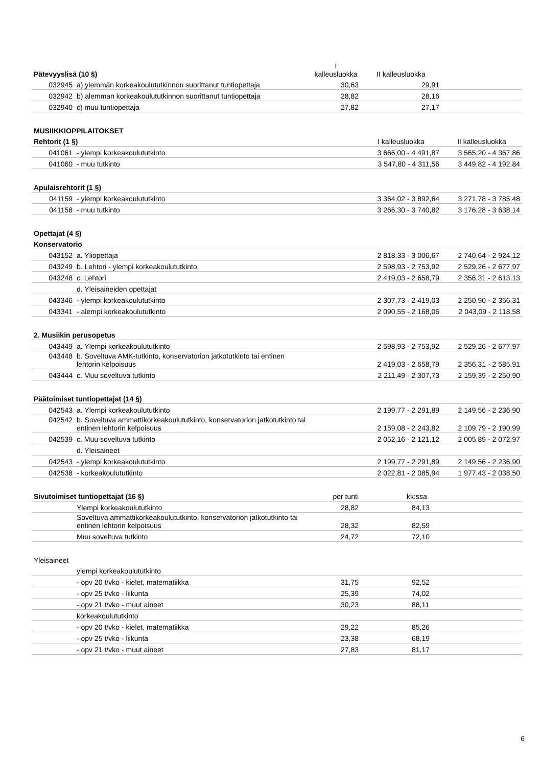| Pätevyyslisä (10 §) | | I kalleusluokka | II kalleusluokka | |
| 032945 | a) ylemmän korkeakoulututkinnon suorittanut tuntiopettaja | 30,63 | 29,91 | |
| 032942 | b) alemman korkeakoulututkinnon suorittanut tuntiopettaja | 28,82 | 28,16 | |
| 032940 | c) muu tuntiopettaja | 27,82 | 27,17 | |
| MUSIIKKIOPPILAITOKSET | | | | |
| Rehtorit (1 §) | | | I kalleusluokka | II kalleusluokka |
| 041061 | - ylempi korkeakoulututkinto | | 3 666,00 - 4 491,87 | 3 565,20 - 4 367,86 |
| 041060 | - muu tutkinto | | 3 547,80 - 4 311,56 | 3 449,82 - 4 192,84 |
| Apulaisrehtorit (1 §) | | | | |
| 041159 | - ylempi korkeakoulututkinto | | 3 364,02 - 3 892,64 | 3 271,78 - 3 785,48 |
| 041158 | - muu tutkinto | | 3 266,30 - 3 740,82 | 3 176,28 - 3 638,14 |
| Opettajat (4 §) | | | | |
| Konservatorio | | | | |
| 043152 | a. Yliopettaja | | 2 818,33 - 3 006,67 | 2 740,64 - 2 924,12 |
| 043249 | b. Lehtori - ylempi korkeakoulututkinto | | 2 598,93 - 2 753,92 | 2 529,26 - 2 677,97 |
| 043248 | c. Lehtori | | 2 419,03 - 2 658,79 | 2 356,31 - 2 613,13 |
| | d. Yleisaineiden opettajat | | | |
| 043346 | - ylempi korkeakoulututkinto | | 2 307,73 - 2 419,03 | 2 250,90 - 2 356,31 |
| 043341 | - alempi korkeakoulututkinto | | 2 090,55 - 2 168,06 | 2 043,09 - 2 118,58 |
| 2. Musiikin perusopetus | | | | |
| 043449 | a. Ylempi korkeakoulututkinto | | 2 598,93 - 2 753,92 | 2 529,26 - 2 677,97 |
| 043448 | b. Soveltuva AMK-tutkinto, konservatorion jatkotutkinto tai entinen lehtorin kelpoisuus | | 2 419,03 - 2 658,79 | 2 356,31 - 2 585,91 |
| 043444 | c. Muu soveltuva tutkinto | | 2 211,49 - 2 307,73 | 2 159,39 - 2 250,90 |
| Päätoimiset tuntiopettajat (14 §) | | | | |
| 042543 | a. Ylempi korkeakoulututkinto | | 2 199,77 - 2 291,89 | 2 149,56 - 2 236,90 |
| 042542 | b. Soveltuva ammattikorkeakoulututkinto, konservatorion jatkotutkinto tai entinen lehtorin kelpoisuus | | 2 159,08 - 2 243,82 | 2 109,79 - 2 190,99 |
| 042539 | c. Muu soveltuva tutkinto | | 2 052,16 - 2 121,12 | 2 005,89 - 2 072,97 |
| | d. Yleisaineet | | | |
| 042543 | - ylempi korkeakoulututkinto | | 2 199,77 - 2 291,89 | 2 149,56 - 2 236,90 |
| 042538 | - korkeakoulututkinto | | 2 022,81 - 2 085,94 | 1 977,43 - 2 038,50 |
| Sivutoimiset tuntiopettajat (16 §) | | per tunti | kk:ssa | |
| | Ylempi korkeakoulututkinto | 28,82 | 84,13 | |
| | Soveltuva ammattikorkeakoulututkinto, konservatorion jatkotutkinto tai entinen lehtorin kelpoisuus | 28,32 | 82,59 | |
| | Muu soveltuva tutkinto | 24,72 | 72,10 | |
| Yleisaineet | | | | |
| | ylempi korkeakoulututkinto | | | |
| | - opv 20 t/vko - kielet, matematiikka | 31,75 | 92,52 | |
| | - opv 25 t/vko - liikunta | 25,39 | 74,02 | |
| | - opv 21 t/vko - muut aineet | 30,23 | 88,11 | |
| | korkeakoulututkinto | | | |
| | - opv 20 t/vko - kielet, matematiikka | 29,22 | 85,26 | |
| | - opv 25 t/vko - liikunta | 23,38 | 68,19 | |
| | - opv 21 t/vko - muut aineet | 27,83 | 81,17 | |
6